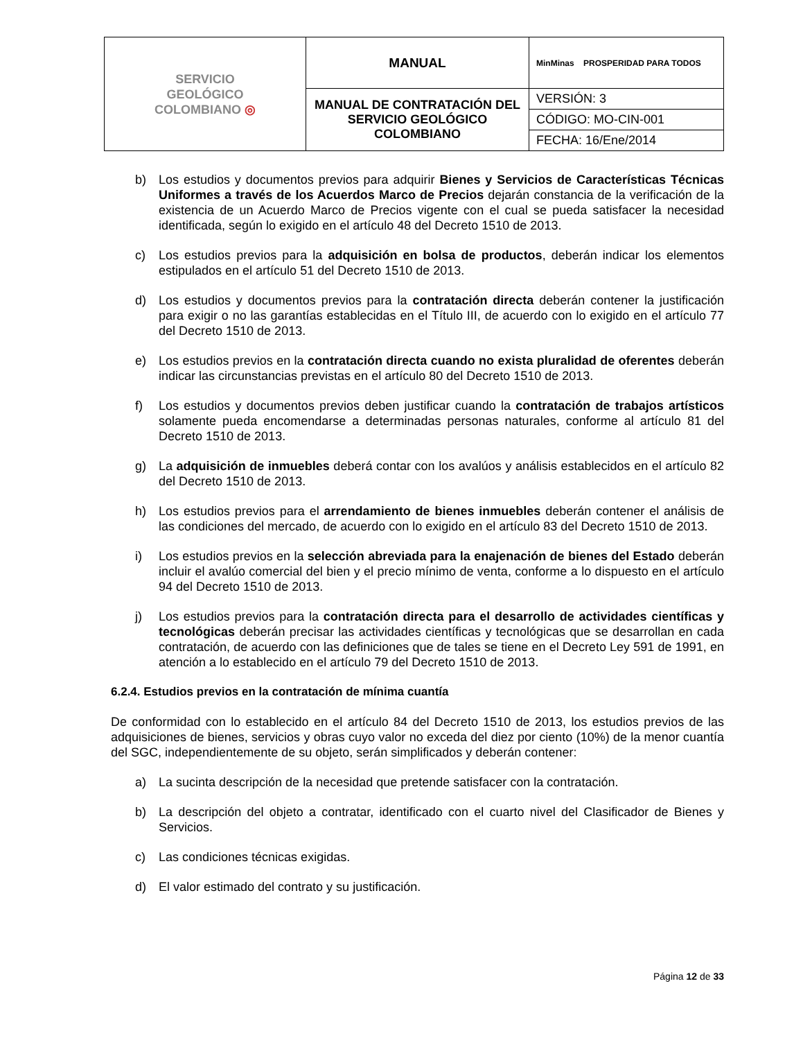| SERVICIO GEOLÓGICO COLOMBIANO ◎ | MANUAL | MinMinas PROSPERIDAD PARA TODOS |
| | MANUAL DE CONTRATACIÓN DEL SERVICIO GEOLÓGICO COLOMBIANO | VERSIÓN: 3 |
| | | CÓDIGO: MO-CIN-001 |
| | | FECHA: 16/Ene/2014 |
b) Los estudios y documentos previos para adquirir Bienes y Servicios de Características Técnicas Uniformes a través de los Acuerdos Marco de Precios dejarán constancia de la verificación de la existencia de un Acuerdo Marco de Precios vigente con el cual se pueda satisfacer la necesidad identificada, según lo exigido en el artículo 48 del Decreto 1510 de 2013.
c) Los estudios previos para la adquisición en bolsa de productos, deberán indicar los elementos estipulados en el artículo 51 del Decreto 1510 de 2013.
d) Los estudios y documentos previos para la contratación directa deberán contener la justificación para exigir o no las garantías establecidas en el Título III, de acuerdo con lo exigido en el artículo 77 del Decreto 1510 de 2013.
e) Los estudios previos en la contratación directa cuando no exista pluralidad de oferentes deberán indicar las circunstancias previstas en el artículo 80 del Decreto 1510 de 2013.
f) Los estudios y documentos previos deben justificar cuando la contratación de trabajos artísticos solamente pueda encomendarse a determinadas personas naturales, conforme al artículo 81 del Decreto 1510 de 2013.
g) La adquisición de inmuebles deberá contar con los avalúos y análisis establecidos en el artículo 82 del Decreto 1510 de 2013.
h) Los estudios previos para el arrendamiento de bienes inmuebles deberán contener el análisis de las condiciones del mercado, de acuerdo con lo exigido en el artículo 83 del Decreto 1510 de 2013.
i) Los estudios previos en la selección abreviada para la enajenación de bienes del Estado deberán incluir el avalúo comercial del bien y el precio mínimo de venta, conforme a lo dispuesto en el artículo 94 del Decreto 1510 de 2013.
j) Los estudios previos para la contratación directa para el desarrollo de actividades científicas y tecnológicas deberán precisar las actividades científicas y tecnológicas que se desarrollan en cada contratación, de acuerdo con las definiciones que de tales se tiene en el Decreto Ley 591 de 1991, en atención a lo establecido en el artículo 79 del Decreto 1510 de 2013.
6.2.4. Estudios previos en la contratación de mínima cuantía
De conformidad con lo establecido en el artículo 84 del Decreto 1510 de 2013, los estudios previos de las adquisiciones de bienes, servicios y obras cuyo valor no exceda del diez por ciento (10%) de la menor cuantía del SGC, independientemente de su objeto, serán simplificados y deberán contener:
a) La sucinta descripción de la necesidad que pretende satisfacer con la contratación.
b) La descripción del objeto a contratar, identificado con el cuarto nivel del Clasificador de Bienes y Servicios.
c) Las condiciones técnicas exigidas.
d) El valor estimado del contrato y su justificación.
Página 12 de 33